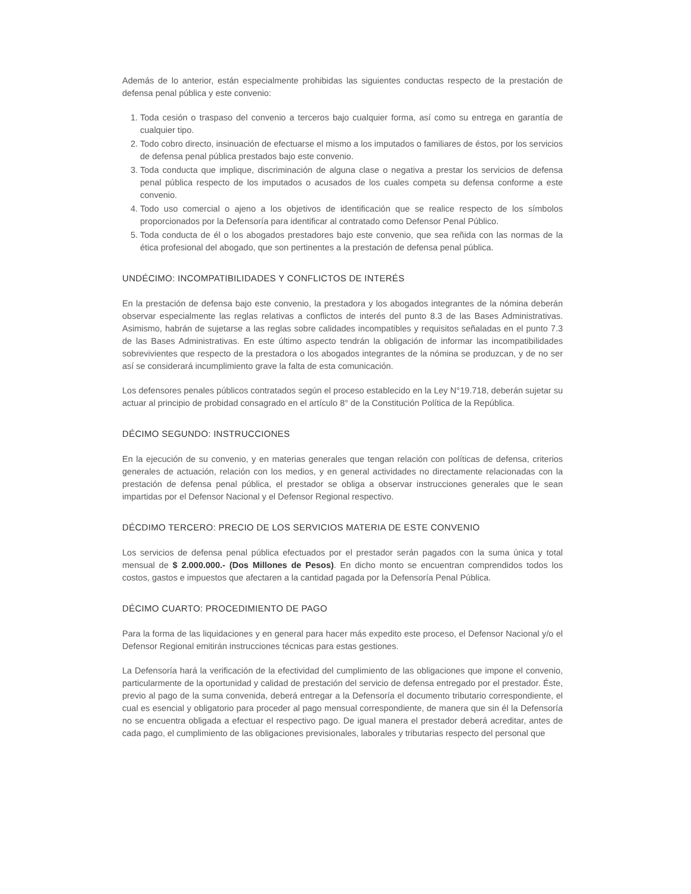Además de lo anterior, están especialmente prohibidas las siguientes conductas respecto de la prestación de defensa penal pública y este convenio:
1. Toda cesión o traspaso del convenio a terceros bajo cualquier forma, así como su entrega en garantía de cualquier tipo.
2. Todo cobro directo, insinuación de efectuarse el mismo a los imputados o familiares de éstos, por los servicios de defensa penal pública prestados bajo este convenio.
3. Toda conducta que implique, discriminación de alguna clase o negativa a prestar los servicios de defensa penal pública respecto de los imputados o acusados de los cuales competa su defensa conforme a este convenio.
4. Todo uso comercial o ajeno a los objetivos de identificación que se realice respecto de los símbolos proporcionados por la Defensoría para identificar al contratado como Defensor Penal Público.
5. Toda conducta de él o los abogados prestadores bajo este convenio, que sea reñida con las normas de la ética profesional del abogado, que son pertinentes a la prestación de defensa penal pública.
UNDÉCIMO: INCOMPATIBILIDADES Y CONFLICTOS DE INTERÉS
En la prestación de defensa bajo este convenio, la prestadora y los abogados integrantes de la nómina deberán observar especialmente las reglas relativas a conflictos de interés del punto 8.3 de las Bases Administrativas. Asimismo, habrán de sujetarse a las reglas sobre calidades incompatibles y requisitos señaladas en el punto 7.3 de las Bases Administrativas. En este último aspecto tendrán la obligación de informar las incompatibilidades sobrevivientes que respecto de la prestadora o los abogados integrantes de la nómina se produzcan, y de no ser así se considerará incumplimiento grave la falta de esta comunicación.
Los defensores penales públicos contratados según el proceso establecido en la Ley N°19.718, deberán sujetar su actuar al principio de probidad consagrado en el artículo 8° de la Constitución Política de la República.
DÉCIMO SEGUNDO: INSTRUCCIONES
En la ejecución de su convenio, y en materias generales que tengan relación con políticas de defensa, criterios generales de actuación, relación con los medios, y en general actividades no directamente relacionadas con la prestación de defensa penal pública, el prestador se obliga a observar instrucciones generales que le sean impartidas por el Defensor Nacional y el Defensor Regional respectivo.
DÉCDIMO TERCERO: PRECIO DE LOS SERVICIOS MATERIA DE ESTE CONVENIO
Los servicios de defensa penal pública efectuados por el prestador serán pagados con la suma única y total mensual de $ 2.000.000.- (Dos Millones de Pesos). En dicho monto se encuentran comprendidos todos los costos, gastos e impuestos que afectaren a la cantidad pagada por la Defensoría Penal Pública.
DÉCIMO CUARTO: PROCEDIMIENTO DE PAGO
Para la forma de las liquidaciones y en general para hacer más expedito este proceso, el Defensor Nacional y/o el Defensor Regional emitirán instrucciones técnicas para estas gestiones.
La Defensoría hará la verificación de la efectividad del cumplimiento de las obligaciones que impone el convenio, particularmente de la oportunidad y calidad de prestación del servicio de defensa entregado por el prestador. Éste, previo al pago de la suma convenida, deberá entregar a la Defensoría el documento tributario correspondiente, el cual es esencial y obligatorio para proceder al pago mensual correspondiente, de manera que sin él la Defensoría no se encuentra obligada a efectuar el respectivo pago. De igual manera el prestador deberá acreditar, antes de cada pago, el cumplimiento de las obligaciones previsionales, laborales y tributarias respecto del personal que